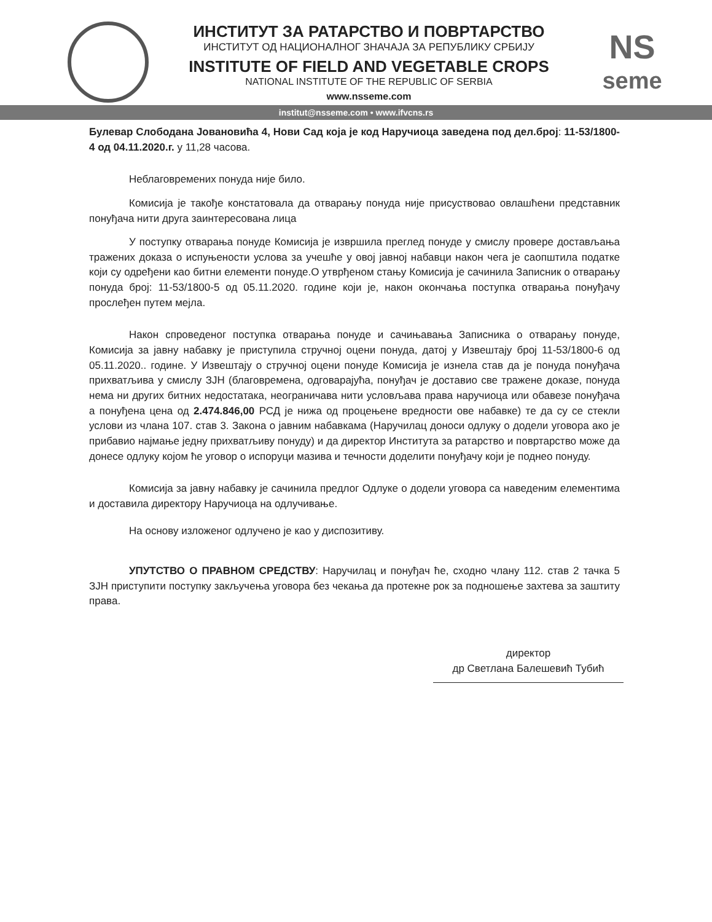ИНСТИТУТ ЗА РАТАРСТВО И ПОВРТАРСТВО
ИНСТИТУТ ОД НАЦИОНАЛНОГ ЗНАЧАЈА ЗА РЕПУБЛИКУ СРБИЈУ
INSTITUTE OF FIELD AND VEGETABLE CROPS
NATIONAL INSTITUTE OF THE REPUBLIC OF SERBIA
www.nsseme.com
NS
seme
institut@nsseme.com • www.ifvcns.rs
Булевар Слободана Јовановића 4, Нови Сад која је код Наручиоца заведена под дел.број: 11-53/1800-4 од 04.11.2020.г. у 11,28 часова.
Неблаговремених понуда није било.
Комисија је такође констатовала да отварању понуда није присуствовао овлашћени представник понуђача нити друга заинтересована лица
У поступку отварања понуде Комисија је извршила преглед понуде у смислу провере достављања тражених доказа о испуњености услова за учешће у овој јавној набавци након чега је саопштила податке који су одређени као битни елементи понуде.О утврђеном стању Комисија је сачинила Записник о отварању понуда број: 11-53/1800-5 од 05.11.2020. године који је, након окончања поступка отварања понуђачу прослеђен путем мејла.
Након спроведеног поступка отварања понуде и сачињавања Записника о отварању понуде, Комисија за јавну набавку је приступила стручној оцени понуда, датој у Извештају број 11-53/1800-6 од 05.11.2020.. године. У Извештају о стручној оцени понуде Комисија је изнела став да је понуда понуђача прихватљива у смислу ЗЈН (благовремена, одговарајућа, понуђач је доставио све тражене доказе, понуда нема ни других битних недостатака, неограничава нити условљава права наручиоца или обавезе понуђача а понуђена цена од 2.474.846,00 РСД је нижа од процењене вредности ове набавке) те да су се стекли услови из члана 107. став 3. Закона о јавним набавкама (Наручилац доноси одлуку о додели уговора ако је прибавио најмање једну прихватљиву понуду) и да директор Института за ратарство и повртарство може да донесе одлуку којом ће уговор о испоруци мазива и течности доделити понуђачу који је поднео понуду.
Комисија за јавну набавку је сачинила предлог Одлуке о додели уговора са наведеним елементима и доставила директору Наручиоца на одлучивање.
На основу изложеног одлучено је као у диспозитиву.
УПУТСТВО О ПРАВНОМ СРЕДСТВУ: Наручилац и понуђач ће, сходно члану 112. став 2 тачка 5 ЗЈН приступити поступку закључења уговора без чекања да протекне рок за подношење захтева за заштиту права.
директор
др Светлана Балешевић Тубић